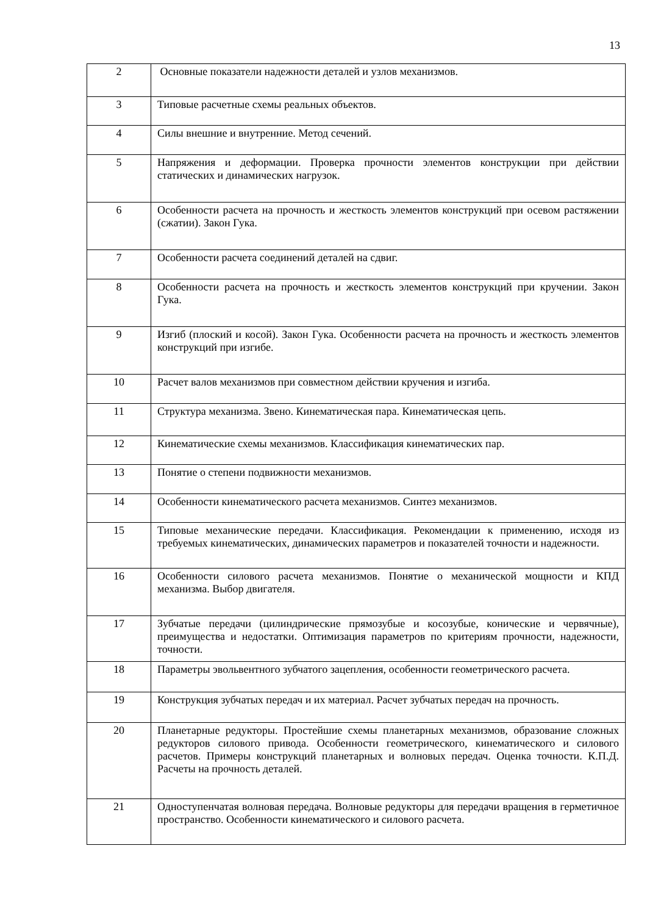13
| 2 | Основные показатели надежности деталей и узлов механизмов. |
| 3 | Типовые расчетные схемы реальных объектов. |
| 4 | Силы внешние и внутренние. Метод сечений. |
| 5 | Напряжения и деформации. Проверка прочности элементов конструкции при действии статических и динамических нагрузок. |
| 6 | Особенности расчета на прочность и жесткость элементов конструкций при осевом растяжении (сжатии). Закон Гука. |
| 7 | Особенности расчета соединений деталей на сдвиг. |
| 8 | Особенности расчета на прочность и жесткость элементов конструкций при кручении. Закон Гука. |
| 9 | Изгиб (плоский и косой). Закон Гука. Особенности расчета на прочность и жесткость элементов конструкций при изгибе. |
| 10 | Расчет валов механизмов при совместном действии кручения и изгиба. |
| 11 | Структура механизма. Звено. Кинематическая пара. Кинематическая цепь. |
| 12 | Кинематические схемы механизмов. Классификация кинематических пар. |
| 13 | Понятие о степени подвижности механизмов. |
| 14 | Особенности кинематического расчета механизмов. Синтез механизмов. |
| 15 | Типовые механические передачи. Классификация. Рекомендации к применению, исходя из требуемых кинематических, динамических параметров и показателей точности и надежности. |
| 16 | Особенности силового расчета механизмов. Понятие о механической мощности и КПД механизма. Выбор двигателя. |
| 17 | Зубчатые передачи (цилиндрические прямозубые и косозубые, конические и червячные), преимущества и недостатки. Оптимизация параметров по критериям прочности, надежности, точности. |
| 18 | Параметры эвольвентного зубчатого зацепления, особенности геометрического расчета. |
| 19 | Конструкция зубчатых передач и их материал. Расчет зубчатых передач на прочность. |
| 20 | Планетарные редукторы. Простейшие схемы планетарных механизмов, образование сложных редукторов силового привода. Особенности геометрического, кинематического и силового расчетов. Примеры конструкций планетарных и волновых передач. Оценка точности. К.П.Д. Расчеты на прочность деталей. |
| 21 | Одноступенчатая волновая передача. Волновые редукторы для передачи вращения в герметичное пространство. Особенности кинематического и силового расчета. |